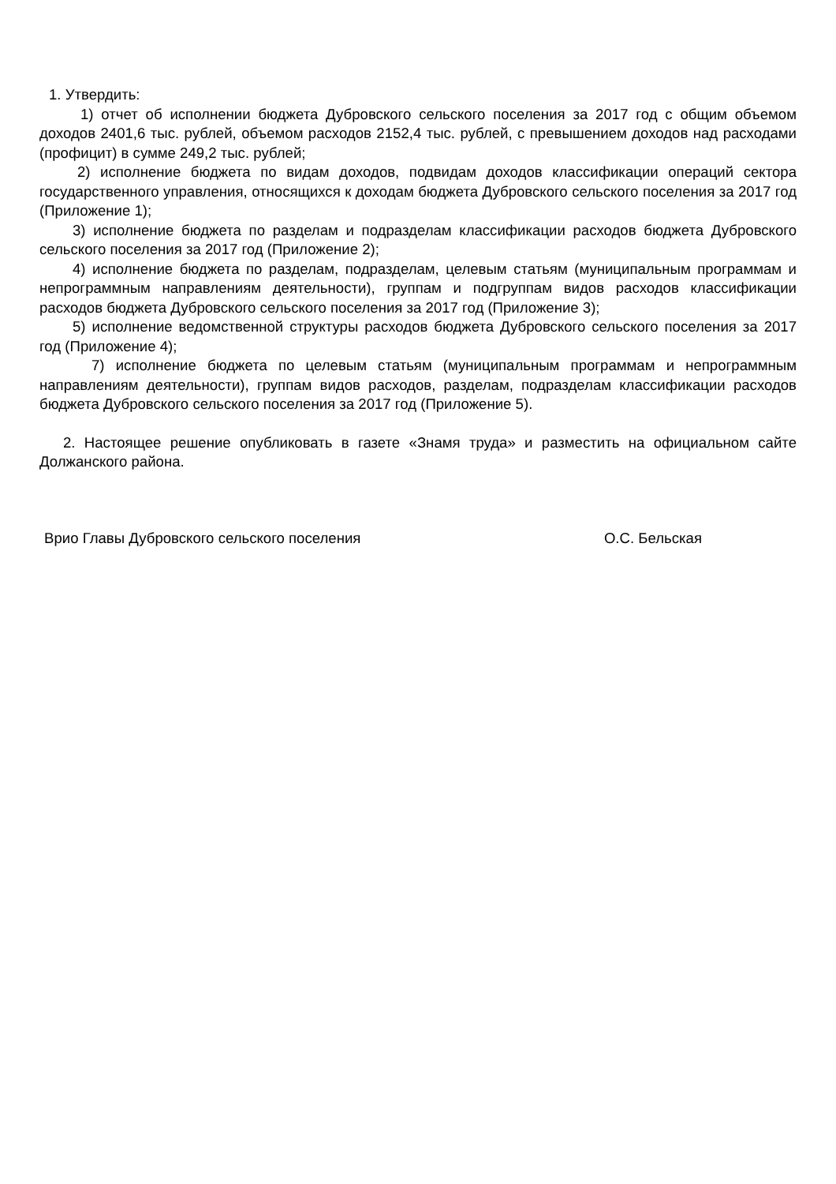1. Утвердить:
1) отчет об исполнении бюджета Дубровского сельского поселения за 2017 год с общим объемом доходов 2401,6 тыс. рублей, объемом расходов 2152,4 тыс. рублей, с превышением доходов над расходами (профицит) в сумме 249,2 тыс. рублей;
2) исполнение бюджета по видам доходов, подвидам доходов классификации операций сектора государственного управления, относящихся к доходам бюджета Дубровского сельского поселения за 2017 год (Приложение 1);
3) исполнение бюджета по разделам и подразделам классификации расходов бюджета Дубровского сельского поселения за 2017 год (Приложение 2);
4) исполнение бюджета по разделам, подразделам, целевым статьям (муниципальным программам и непрограммным направлениям деятельности), группам и подгруппам видов расходов классификации расходов бюджета Дубровского сельского поселения за 2017 год (Приложение 3);
5) исполнение ведомственной структуры расходов бюджета Дубровского сельского поселения за 2017 год (Приложение 4);
7) исполнение бюджета по целевым статьям (муниципальным программам и непрограммным направлениям деятельности), группам видов расходов, разделам, подразделам классификации расходов бюджета Дубровского сельского поселения за 2017 год (Приложение 5).
2. Настоящее решение опубликовать в газете «Знамя труда» и разместить на официальном сайте Должанского района.
Врио Главы Дубровского сельского поселения О.С. Бельская